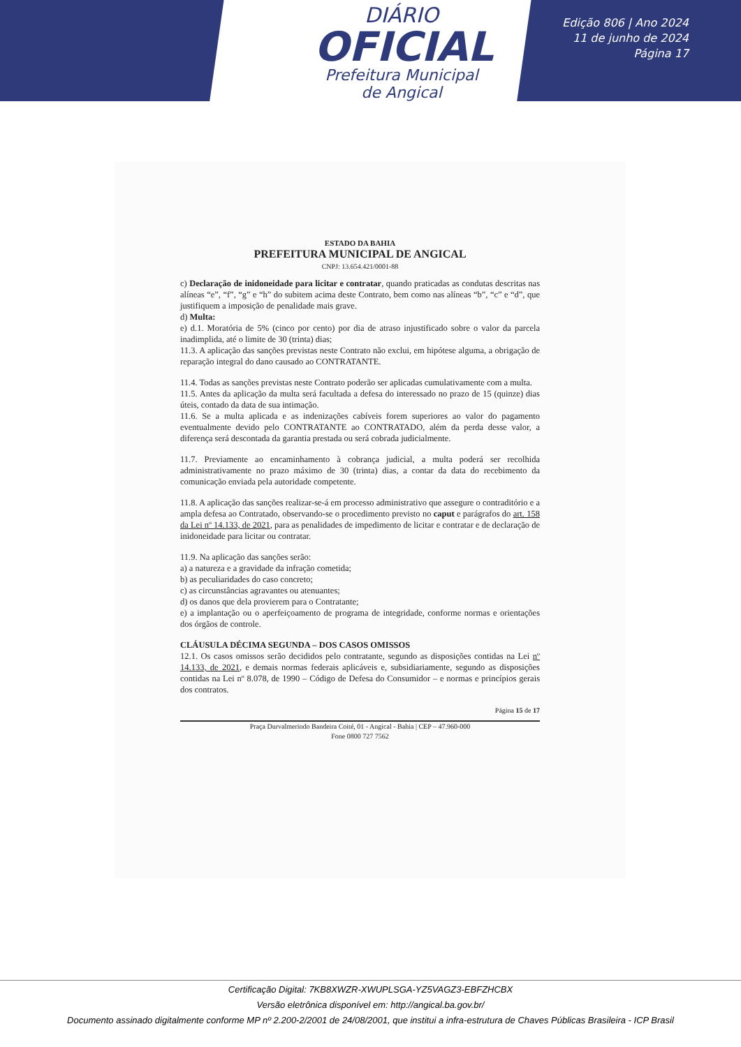DIÁRIO
OFICIAL
Prefeitura Municipal
de Angical
Edição 806 | Ano 2024
11 de junho de 2024
Página 17
ESTADO DA BAHIA
PREFEITURA MUNICIPAL DE ANGICAL
CNPJ: 13.654.421/0001-88
c) Declaração de inidoneidade para licitar e contratar, quando praticadas as condutas descritas nas alíneas “e”, “f”, “g” e “h” do subitem acima deste Contrato, bem como nas alíneas “b”, “c” e “d”, que justifiquem a imposição de penalidade mais grave.
d) Multa:
e) d.1. Moratória de 5% (cinco por cento) por dia de atraso injustificado sobre o valor da parcela inadimplida, até o limite de 30 (trinta) dias;
11.3. A aplicação das sanções previstas neste Contrato não exclui, em hipótese alguma, a obrigação de reparação integral do dano causado ao CONTRATANTE.
11.4. Todas as sanções previstas neste Contrato poderão ser aplicadas cumulativamente com a multa.
11.5. Antes da aplicação da multa será facultada a defesa do interessado no prazo de 15 (quinze) dias úteis, contado da data de sua intimação.
11.6. Se a multa aplicada e as indenizações cabíveis forem superiores ao valor do pagamento eventualmente devido pelo CONTRATANTE ao CONTRATADO, além da perda desse valor, a diferença será descontada da garantia prestada ou será cobrada judicialmente.
11.7. Previamente ao encaminhamento à cobrança judicial, a multa poderá ser recolhida administrativamente no prazo máximo de 30 (trinta) dias, a contar da data do recebimento da comunicação enviada pela autoridade competente.
11.8. A aplicação das sanções realizar-se-á em processo administrativo que assegure o contraditório e a ampla defesa ao Contratado, observando-se o procedimento previsto no caput e parágrafos do art. 158 da Lei nº 14.133, de 2021, para as penalidades de impedimento de licitar e contratar e de declaração de inidoneidade para licitar ou contratar.
11.9. Na aplicação das sanções serão:
a) a natureza e a gravidade da infração cometida;
b) as peculiaridades do caso concreto;
c) as circunstâncias agravantes ou atenuantes;
d) os danos que dela provierem para o Contratante;
e) a implantação ou o aperfeiçoamento de programa de integridade, conforme normas e orientações dos órgãos de controle.
CLÁUSULA DÉCIMA SEGUNDA – DOS CASOS OMISSOS
12.1. Os casos omissos serão decididos pelo contratante, segundo as disposições contidas na Lei nº 14.133, de 2021, e demais normas federais aplicáveis e, subsidiariamente, segundo as disposições contidas na Lei nº 8.078, de 1990 – Código de Defesa do Consumidor – e normas e princípios gerais dos contratos.
Página 15 de 17
Praça Durvalmerindo Bandeira Coité, 01 - Angical - Bahia | CEP – 47.960-000
Fone 0800 727 7562
Certificação Digital: 7KB8XWZR-XWUPLSGA-YZ5VAGZ3-EBFZHCBX
Versão eletrônica disponível em: http://angical.ba.gov.br/
Documento assinado digitalmente conforme MP nº 2.200-2/2001 de 24/08/2001, que institui a infra-estrutura de Chaves Públicas Brasileira - ICP Brasil